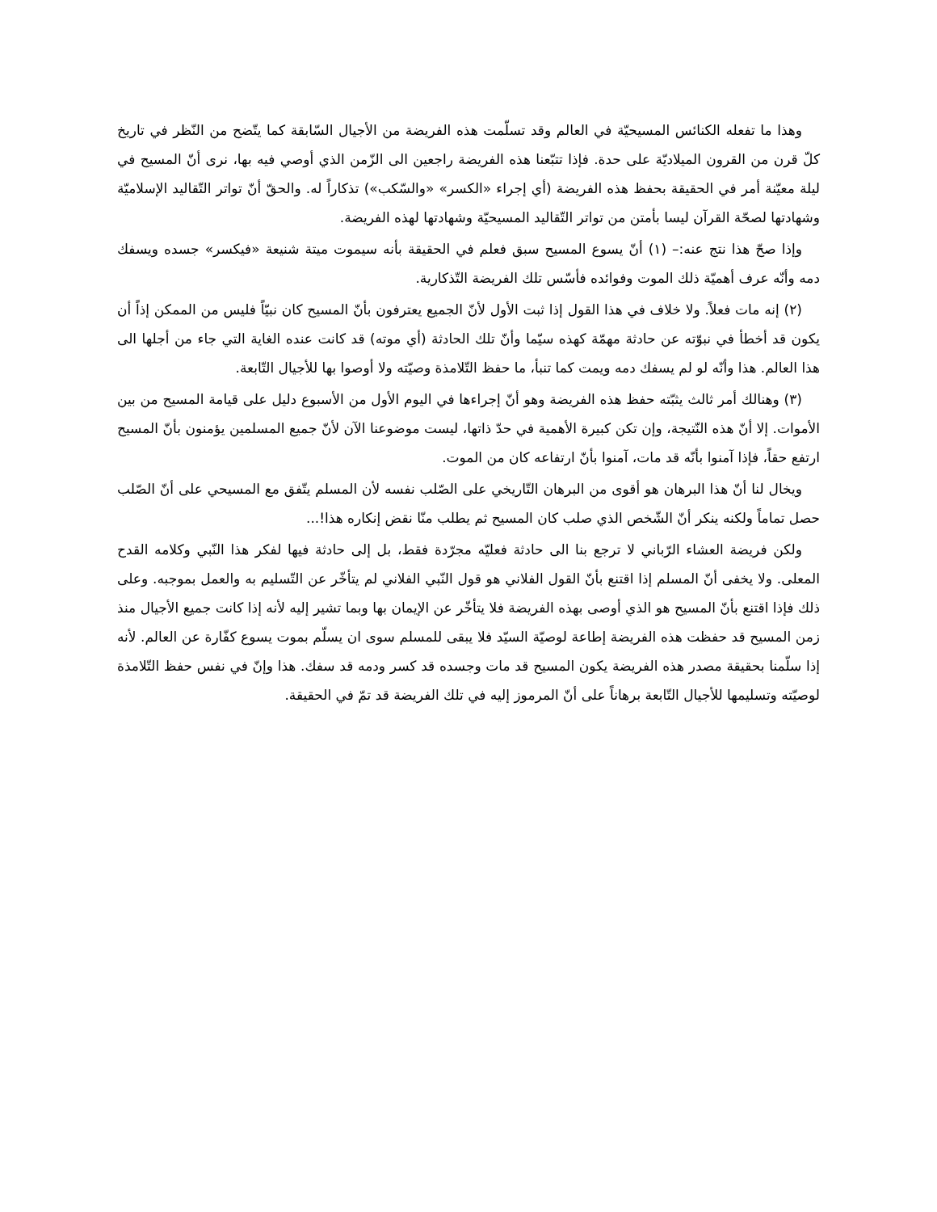وهذا ما تفعله الكنائس المسيحيّة في العالم وقد تسلّمت هذه الفريضة من الأجيال السّابقة كما يتّضح من النّظر في تاريخ كلّ قرن من القرون الميلاديّة على حدة. فإذا تتبّعنا هذه الفريضة راجعين الى الزّمن الذي أوصي فيه بها، نرى أنّ المسيح في ليلة معيّنة أمر في الحقيقة بحفظ هذه الفريضة (أي إجراء «الكسر» «والسّكب») تذكاراً له. والحقّ أنّ تواتر التّقاليد الإسلاميّة وشهادتها لصحّة القرآن ليسا بأمتن من تواتر التّقاليد المسيحيّة وشهادتها لهذه الفريضة.
وإذا صحّ هذا نتج عنه:– (١) أنّ يسوع المسيح سبق فعلم في الحقيقة بأنه سيموت ميتة شنيعة «فيكسر» جسده ويسفك دمه وأنّه عرف أهميّة ذلك الموت وفوائده فأسّس تلك الفريضة التّذكارية.
(٢) إنه مات فعلاً. ولا خلاف في هذا القول إذا ثبت الأول لأنّ الجميع يعترفون بأنّ المسيح كان نبيّاً فليس من الممكن إذاً أن يكون قد أخطأ في نبوّته عن حادثة مهمّة كهذه سيّما وأنّ تلك الحادثة (أي موته) قد كانت عنده الغاية التي جاء من أجلها الى هذا العالم. هذا وأنّه لو لم يسفك دمه ويمت كما تنبأ، ما حفظ التّلامذة وصيّته ولا أوصوا بها للأجيال التّابعة.
(٣) وهنالك أمر ثالث يثبّته حفظ هذه الفريضة وهو أنّ إجراءها في اليوم الأول من الأسبوع دليل على قيامة المسيح من بين الأموات. إلا أنّ هذه النّتيجة، وإن تكن كبيرة الأهمية في حدّ ذاتها، ليست موضوعنا الآن لأنّ جميع المسلمين يؤمنون بأنّ المسيح ارتفع حقاً، فإذا آمنوا بأنّه قد مات، آمنوا بأنّ ارتفاعه كان من الموت.
ويخال لنا أنّ هذا البرهان هو أقوى من البرهان التّاريخي على الصّلب نفسه لأن المسلم يتّفق مع المسيحي على أنّ الصّلب حصل تماماً ولكنه ينكر أنّ الشّخص الذي صلب كان المسيح ثم يطلب منّا نقض إنكاره هذا!...
ولكن فريضة العشاء الرّباني لا ترجع بنا الى حادثة فعليّه مجرّدة فقط، بل إلى حادثة فيها لفكر هذا النّبي وكلامه القدح المعلى. ولا يخفى أنّ المسلم إذا اقتنع بأنّ القول الفلاني هو قول النّبي الفلاني لم يتأخّر عن التّسليم به والعمل بموجبه. وعلى ذلك فإذا اقتنع بأنّ المسيح هو الذي أوصى بهذه الفريضة فلا يتأخّر عن الإيمان بها وبما تشير إليه لأنه إذا كانت جميع الأجيال منذ زمن المسيح قد حفظت هذه الفريضة إطاعة لوصيّة السيّد فلا يبقى للمسلم سوى ان يسلّم بموت يسوع كفّارة عن العالم. لأنه إذا سلّمنا بحقيقة مصدر هذه الفريضة يكون المسيح قد مات وجسده قد كسر ودمه قد سفك. هذا وإنّ في نفس حفظ التّلامذة لوصيّته وتسليمها للأجيال التّابعة برهاناً على أنّ المرموز إليه في تلك الفريضة قد تمّ في الحقيقة.